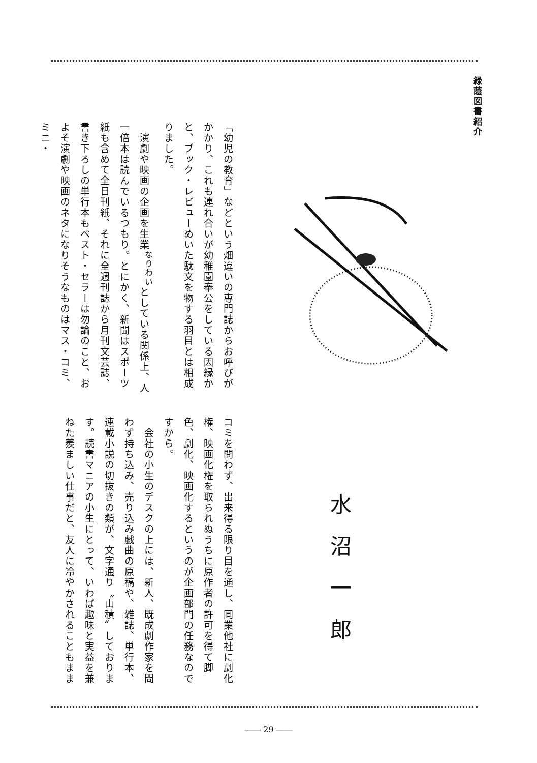緑蔭図書紹介
「幼児の教育」などという畑違いの専門誌からお呼びがかかり、これも連れ合いが幼稚園奉公をしている因縁かと、ブック・レビューめいた駄文を物する羽目とは相成りました。
　演劇や映画の企画を生業<sup>なりわい</sup>としている関係上、人一倍本は読んでいるつもり。とにかく、新聞はスポーツ紙も含めて全日刊紙、それに全週刊誌から月刊文芸誌、書き下ろしの単行本もベスト・セラーは勿論のこと、およそ演劇や映画のネタになりそうなものはマス・コミ、ミニ・
水沼一郎
コミを問わず、出来得る限り目を通し、同業他社に劇化権、映画化権を取られぬうちに原作者の許可を得て脚色、劇化、映画化するというのが企画部門の任務なのですから。
　会社の小生のデスクの上には、新人、既成劇作家を問わず持ち込み、売り込み戯曲の原稿や、雑誌、単行本、連載小説の切抜きの類が、文字通り〝山積〟しております。読書マニアの小生にとって、いわば趣味と実益を兼ねた羨ましい仕事だと、友人に冷やかされることもまま
―― 29 ――